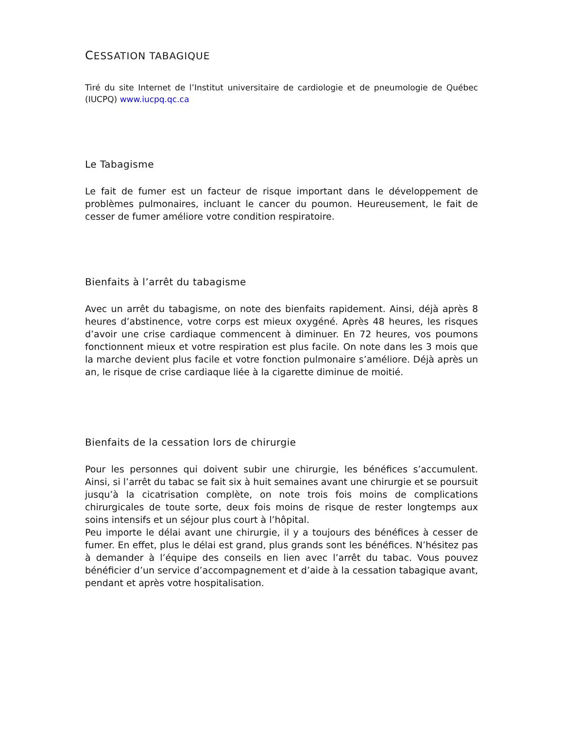CESSATION TABAGIQUE
Tiré du site Internet de l’Institut universitaire de cardiologie et de pneumologie de Québec (IUCPQ) www.iucpq.qc.ca
Le Tabagisme
Le fait de fumer est un facteur de risque important dans le développement de problèmes pulmonaires, incluant le cancer du poumon. Heureusement, le fait de cesser de fumer améliore votre condition respiratoire.
Bienfaits à l’arrêt du tabagisme
Avec un arrêt du tabagisme, on note des bienfaits rapidement. Ainsi, déjà après 8 heures d’abstinence, votre corps est mieux oxygéné. Après 48 heures, les risques d’avoir une crise cardiaque commencent à diminuer. En 72 heures, vos poumons fonctionnent mieux et votre respiration est plus facile. On note dans les 3 mois que la marche devient plus facile et votre fonction pulmonaire s’améliore. Déjà après un an, le risque de crise cardiaque liée à la cigarette diminue de moitié.
Bienfaits de la cessation lors de chirurgie
Pour les personnes qui doivent subir une chirurgie, les bénéfices s’accumulent. Ainsi, si l’arrêt du tabac se fait six à huit semaines avant une chirurgie et se poursuit jusqu’à la cicatrisation complète, on note trois fois moins de complications chirurgicales de toute sorte, deux fois moins de risque de rester longtemps aux soins intensifs et un séjour plus court à l’hôpital.
Peu importe le délai avant une chirurgie, il y a toujours des bénéfices à cesser de fumer. En effet, plus le délai est grand, plus grands sont les bénéfices. N’hésitez pas à demander à l’équipe des conseils en lien avec l’arrêt du tabac. Vous pouvez bénéficier d’un service d’accompagnement et d’aide à la cessation tabagique avant, pendant et après votre hospitalisation.